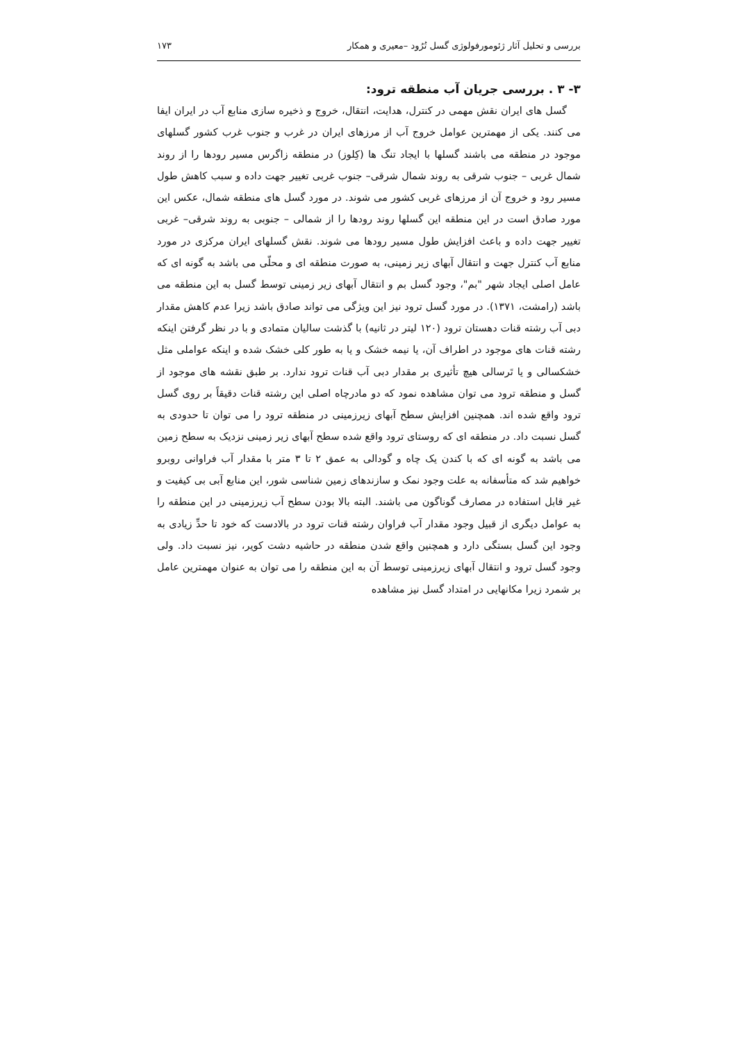بررسی و تحلیل آثار ژئومورفولوژی گسل تُرُود –معیری و همکار ۱۷۳
۳- ۳ . بررسی جریان آب منطقه ترود:
گسل های ایران نقش مهمی در کنترل، هدایت، انتقال، خروج و ذخیره سازی منابع آب در ایران ایفا می کنند. یکی از مهمترین عوامل خروج آب از مرزهای ایران در غرب و جنوب غرب کشور گسلهای موجود در منطقه می باشند گسلها با ایجاد تنگ ها (کِلوز) در منطقه زاگرس مسیر رودها را از روند شمال غربی – جنوب شرقی به روند شمال شرقی– جنوب غربی تغییر جهت داده و سبب کاهش طول مسیر رود و خروج آن از مرزهای غربی کشور می شوند. در مورد گسل های منطقه شمال، عکس این مورد صادق است در این منطقه این گسلها روند رودها را از شمالی – جنوبی به روند شرقی– غربی تغییر جهت داده و باعث افزایش طول مسیر رودها می شوند. نقش گسلهای ایران مرکزی در مورد منابع آب کنترل جهت و انتقال آبهای زیر زمینی، به صورت منطقه ای و محلّی می باشد به گونه ای که عامل اصلی ایجاد شهر "بم"، وجود گسل بم و انتقال آبهای زیر زمینی توسط گسل به این منطقه می باشد (رامشت، ۱۳۷۱). در مورد گسل ترود نیز این ویژگی می تواند صادق باشد زیرا عدم کاهش مقدار دبی آب رشته قنات دهستان ترود (۱۲۰ لیتر در ثانیه) با گذشت سالیان متمادی و با در نظر گرفتن اینکه رشته قنات های موجود در اطراف آن، یا نیمه خشک و یا به طور کلی خشک شده و اینکه عواملی مثل خشکسالی و یا تَرسالی هیچ تأثیری بر مقدار دبی آب قنات ترود ندارد. بر طبق نقشه های موجود از گسل و منطقه ترود می توان مشاهده نمود که دو مادرچاه اصلی این رشته قنات دقیقاً بر روی گسل ترود واقع شده اند. همچنین افزایش سطح آبهای زیرزمینی در منطقه ترود را می توان تا حدودی به گسل نسبت داد. در منطقه ای که روستای ترود واقع شده سطح آبهای زیر زمینی نزدیک به سطح زمین می باشد به گونه ای که با کندن یک چاه و گودالی به عمق ۲ تا ۳ متر با مقدار آب فراوانی روبرو خواهیم شد که متأسفانه به علت وجود نمک و سازندهای زمین شناسی شور، این منابع آبی بی کیفیت و غیر قابل استفاده در مصارف گوناگون می باشند. البته بالا بودن سطح آب زیرزمینی در این منطقه را به عوامل دیگری از قبیل وجود مقدار آب فراوان رشته قنات ترود در بالادست که خود تا حدِّ زیادی به وجود این گسل بستگی دارد و همچنین واقع شدن منطقه در حاشیه دشت کویر، نیز نسبت داد. ولی وجود گسل ترود و انتقال آبهای زیرزمینی توسط آن به این منطقه را می توان به عنوان مهمترین عامل بر شمرد زیرا مکانهایی در امتداد گسل نیز مشاهده